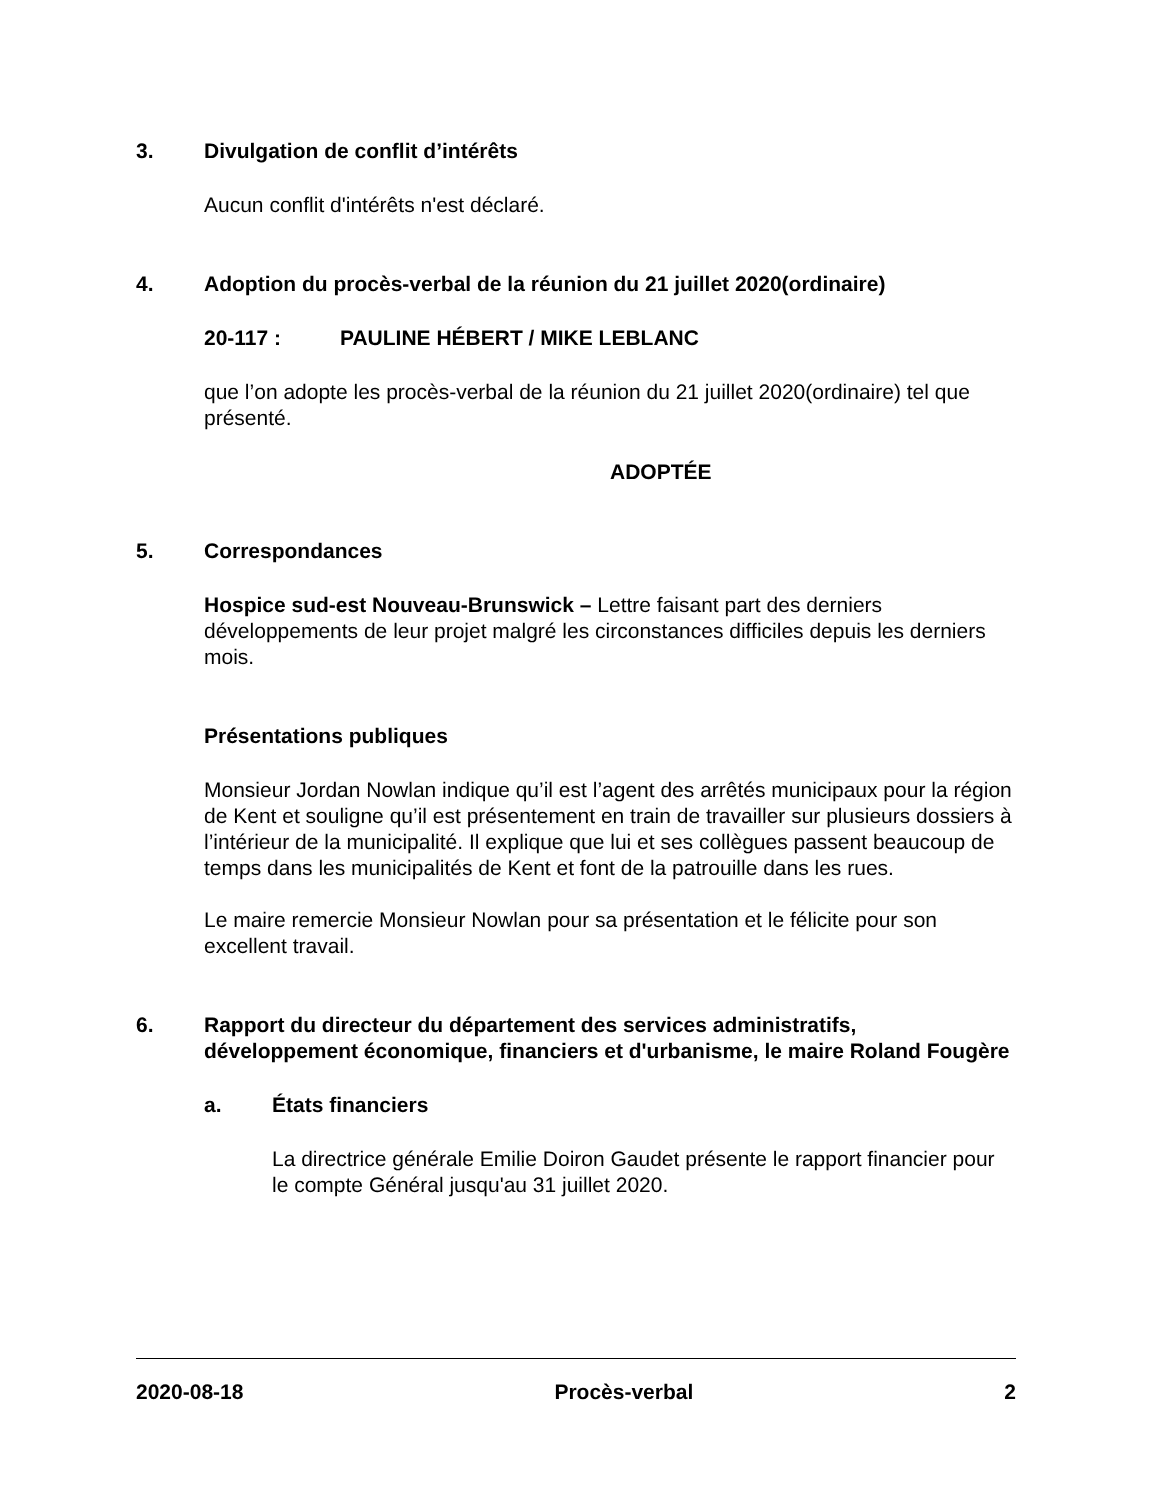3. Divulgation de conflit d’intérêts
Aucun conflit d'intérêts n'est déclaré.
4. Adoption du procès-verbal de la réunion du 21 juillet 2020(ordinaire)
20-117 : PAULINE HÉBERT / MIKE LEBLANC
que l’on adopte les procès-verbal de la réunion du 21 juillet 2020(ordinaire) tel que présenté.
ADOPTÉE
5. Correspondances
Hospice sud-est Nouveau-Brunswick – Lettre faisant part des derniers développements de leur projet malgré les circonstances difficiles depuis les derniers mois.
Présentations publiques
Monsieur Jordan Nowlan indique qu’il est l’agent des arrêtés municipaux pour la région de Kent et souligne qu’il est présentement en train de travailler sur plusieurs dossiers à l’intérieur de la municipalité. Il explique que lui et ses collègues passent beaucoup de temps dans les municipalités de Kent et font de la patrouille dans les rues.
Le maire remercie Monsieur Nowlan pour sa présentation et le félicite pour son excellent travail.
6. Rapport du directeur du département des services administratifs, développement économique, financiers et d'urbanisme, le maire Roland Fougère
a. États financiers
La directrice générale Emilie Doiron Gaudet présente le rapport financier pour le compte Général jusqu'au 31 juillet 2020.
2020-08-18 Procès-verbal 2